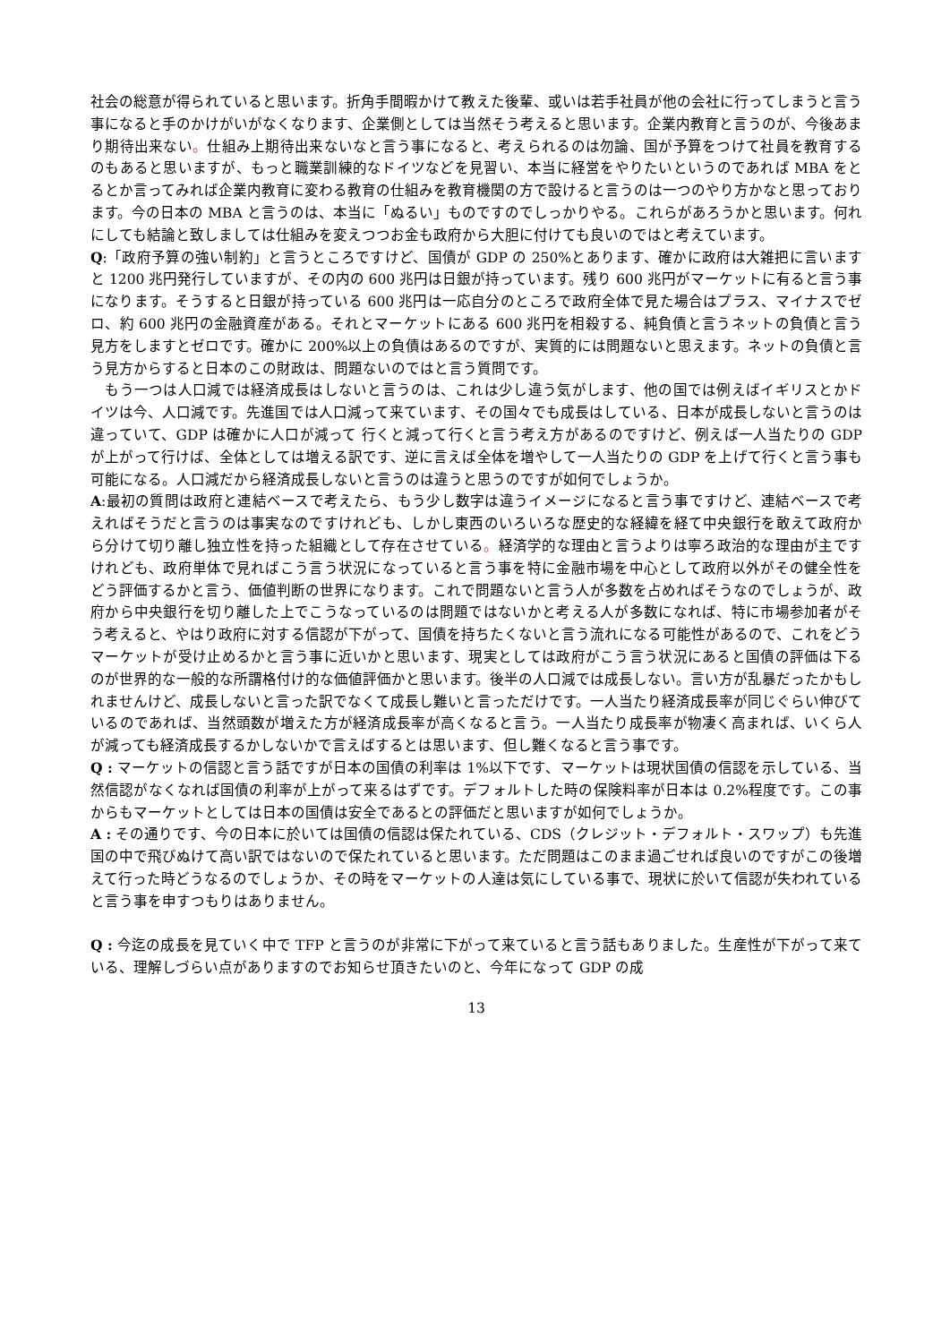社会の総意が得られていると思います。折角手間暇かけて教えた後輩、或いは若手社員が他の会社に行ってしまうと言う事になると手のかけがいがなくなります、企業側としては当然そう考えると思います。企業内教育と言うのが、今後あまり期待出来ない。仕組み上期待出来ないなと言う事になると、考えられるのは勿論、国が予算をつけて社員を教育するのもあると思いますが、もっと職業訓練的なドイツなどを見習い、本当に経営をやりたいというのであれば MBA をとるとか言ってみれば企業内教育に変わる教育の仕組みを教育機関の方で設けると言うのは一つのやり方かなと思っております。今の日本の MBA と言うのは、本当に「ぬるい」ものですのでしっかりやる。これらがあろうかと思います。何れにしても結論と致しましては仕組みを変えつつお金も政府から大胆に付けても良いのではと考えています。
Q:「政府予算の強い制約」と言うところですけど、国債が GDP の 250%とあります、確かに政府は大雑把に言いますと 1200 兆円発行していますが、その内の 600 兆円は日銀が持っています。残り 600 兆円がマーケットに有ると言う事になります。そうすると日銀が持っている 600 兆円は一応自分のところで政府全体で見た場合はプラス、マイナスでゼロ、約 600 兆円の金融資産がある。それとマーケットにある 600 兆円を相殺する、純負債と言うネットの負債と言う見方をしますとゼロです。確かに 200%以上の負債はあるのですが、実質的には問題ないと思えます。ネットの負債と言う見方からすると日本のこの財政は、問題ないのではと言う質問です。
　もう一つは人口減では経済成長はしないと言うのは、これは少し違う気がします、他の国では例えばイギリスとかドイツは今、人口減です。先進国では人口減って来ています、その国々でも成長はしている、日本が成長しないと言うのは違っていて、GDP は確かに人口が減って 行くと減って行くと言う考え方があるのですけど、例えば一人当たりの GDP が上がって行けば、全体としては増える訳です、逆に言えば全体を増やして一人当たりの GDP を上げて行くと言う事も可能になる。人口減だから経済成長しないと言うのは違うと思うのですが如何でしょうか。
A:最初の質問は政府と連結ベースで考えたら、もう少し数字は違うイメージになると言う事ですけど、連結ベースで考えればそうだと言うのは事実なのですけれども、しかし東西のいろいろな歴史的な経緯を経て中央銀行を敢えて政府から分けて切り離し独立性を持った組織として存在させている。経済学的な理由と言うよりは寧ろ政治的な理由が主ですけれども、政府単体で見ればこう言う状況になっていると言う事を特に金融市場を中心として政府以外がその健全性をどう評価するかと言う、価値判断の世界になります。これで問題ないと言う人が多数を占めればそうなのでしょうが、政府から中央銀行を切り離した上でこうなっているのは問題ではないかと考える人が多数になれば、特に市場参加者がそう考えると、やはり政府に対する信認が下がって、国債を持ちたくないと言う流れになる可能性があるので、これをどうマーケットが受け止めるかと言う事に近いかと思います、現実としては政府がこう言う状況にあると国債の評価は下るのが世界的な一般的な所謂格付け的な価値評価かと思います。後半の人口減では成長しない。言い方が乱暴だったかもしれませんけど、成長しないと言った訳でなくて成長し難いと言っただけです。一人当たり経済成長率が同じぐらい伸びているのであれば、当然頭数が増えた方が経済成長率が高くなると言う。一人当たり成長率が物凄く高まれば、いくら人が減っても経済成長するかしないかで言えばするとは思います、但し難くなると言う事です。
Q : マーケットの信認と言う話ですが日本の国債の利率は 1%以下です、マーケットは現状国債の信認を示している、当然信認がなくなれば国債の利率が上がって来るはずです。デフォルトした時の保険料率が日本は 0.2%程度です。この事からもマーケットとしては日本の国債は安全であるとの評価だと思いますが如何でしょうか。
A : その通りです、今の日本に於いては国債の信認は保たれている、CDS（クレジット・デフォルト・スワップ）も先進国の中で飛びぬけて高い訳ではないので保たれていると思います。ただ問題はこのまま過ごせれば良いのですがこの後増えて行った時どうなるのでしょうか、その時をマーケットの人達は気にしている事で、現状に於いて信認が失われていると言う事を申すつもりはありません。
Q : 今迄の成長を見ていく中で TFP と言うのが非常に下がって来ていると言う話もありました。生産性が下がって来ている、理解しづらい点がありますのでお知らせ頂きたいのと、今年になって GDP の成
13